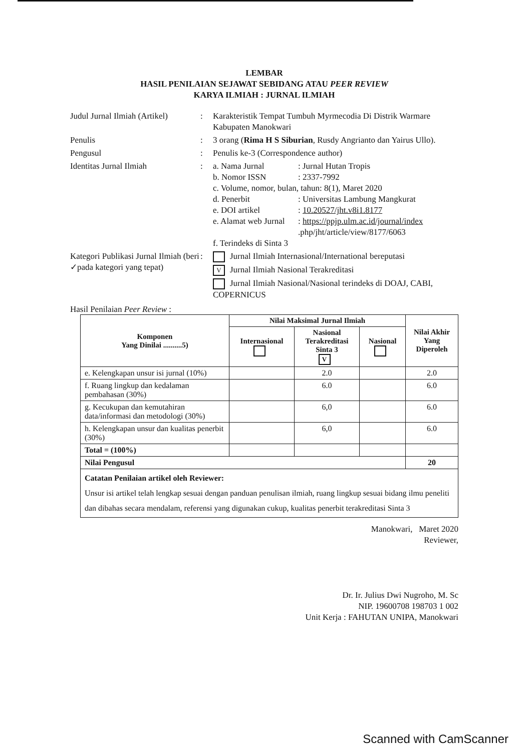LEMBAR
HASIL PENILAIAN SEJAWAT SEBIDANG ATAU PEER REVIEW
KARYA ILMIAH : JURNAL ILMIAH
Judul Jurnal Ilmiah (Artikel)
:
Karakteristik Tempat Tumbuh Myrmecodia Di Distrik Warmare Kabupaten Manokwari
Penulis
:
3 orang (Rima H S Siburian, Rusdy Angrianto dan Yairus Ullo).
Pengusul
:
Penulis ke-3 (Correspondence author)
Identitas Jurnal Ilmiah
:
a. Nama Jurnal: Jurnal Hutan Tropis b. Nomor ISSN: 2337-7992 c. Volume, nomor, bulan, tahun: 8(1), Maret 2020 d. Penerbit: Universitas Lambung Mangkurat e. DOI artikel: 10.20527/jht.v8i1.8177 e. Alamat web Jurnal: https://ppjp.ulm.ac.id/journal/index .php/jht/article/view/8177/6063 f. Terindeks di Sinta 3
Kategori Publikasi Jurnal Ilmiah (beri ✓pada kategori yang tepat)
:
Jurnal Ilmiah Internasional/International bereputasi
V Jurnal Ilmiah Nasional Terakreditasi
Jurnal Ilmiah Nasional/Nasional terindeks di DOAJ, CABI, COPERNICUS
Hasil Penilaian Peer Review :
| Komponen Yang Dinilai ..........5) | Nilai Maksimal Jurnal Ilmiah | | | Nilai Akhir Yang Diperoleh |
| --- | --- | --- | --- | --- |
| | Internasional | Nasional Terakreditasi Sinta 3 V | Nasional | |
| e. Kelengkapan unsur isi jurnal (10%) | | 2.0 | | 2.0 |
| f. Ruang lingkup dan kedalaman pembahasan (30%) | | 6.0 | | 6.0 |
| g. Kecukupan dan kemutahiran data/informasi dan metodologi (30%) | | 6,0 | | 6.0 |
| h. Kelengkapan unsur dan kualitas penerbit (30%) | | 6,0 | | 6.0 |
| Total = (100%) | | | | |
| Nilai Pengusul | | | | 20 |
| Catatan Penilaian artikel oleh Reviewer: Unsur isi artikel telah lengkap sesuai dengan panduan penulisan ilmiah, ruang lingkup sesuai bidang ilmu peneliti dan dibahas secara mendalam, referensi yang digunakan cukup, kualitas penerbit terakreditasi Sinta 3 | | | | |
Manokwari, Maret 2020
Reviewer,
Dr. Ir. Julius Dwi Nugroho, M. Sc
NIP. 19600708 198703 1 002
Unit Kerja : FAHUTAN UNIPA, Manokwari
Scanned with CamScanner